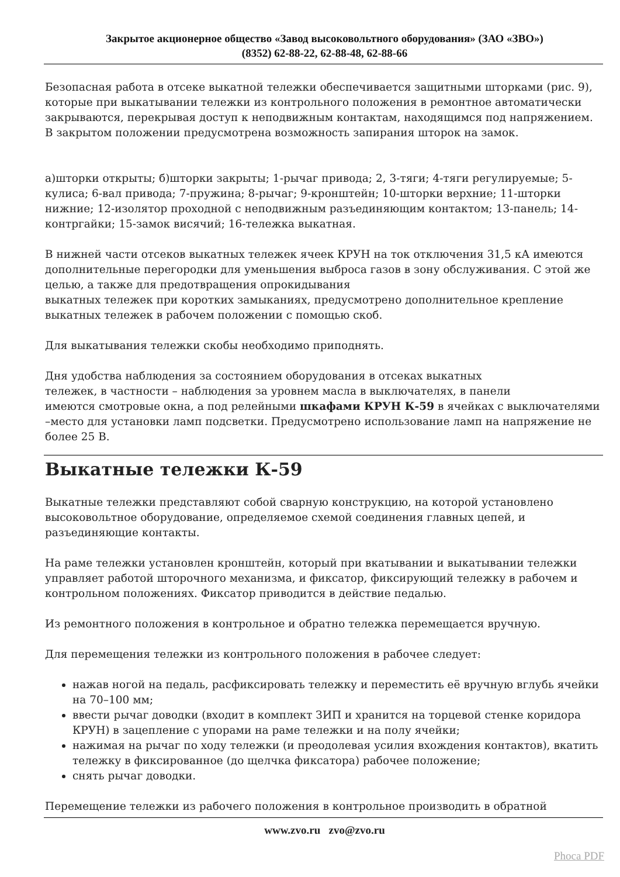Закрытое акционерное общество «Завод высоковольтного оборудования» (ЗАО «ЗВО»)
(8352) 62-88-22, 62-88-48, 62-88-66
Безопасная работа в отсеке выкатной тележки обеспечивается защитными шторками (рис. 9), которые при выкатывании тележки из контрольного положения в ремонтное автоматически закрываются, перекрывая доступ к неподвижным контактам, находящимся под напряжением. В закрытом положении предусмотрена возможность запирания шторок на замок.
а)шторки открыты; б)шторки закрыты; 1-рычаг привода; 2, 3-тяги; 4-тяги регулируемые; 5-кулиса; 6-вал привода; 7-пружина; 8-рычаг; 9-кронштейн; 10-шторки верхние; 11-шторки нижние; 12-изолятор проходной с неподвижным разъединяющим контактом; 13-панель; 14-контргайки; 15-замок висячий; 16-тележка выкатная.
В нижней части отсеков выкатных тележек ячеек КРУН на ток отключения 31,5 кА имеются дополнительные перегородки для уменьшения выброса газов в зону обслуживания. С этой же целью, а также для предотвращения опрокидывания
выкатных тележек при коротких замыканиях, предусмотрено дополнительное крепление выкатных тележек в рабочем положении с помощью скоб.
Для выкатывания тележки скобы необходимо приподнять.
Дня удобства наблюдения за состоянием оборудования в отсеках выкатных
тележек, в частности – наблюдения за уровнем масла в выключателях, в панели
имеются смотровые окна, а под релейными шкафами КРУН К-59 в ячейках с выключателями –место для установки ламп подсветки. Предусмотрено использование ламп на напряжение не более 25 В.
Выкатные тележки К-59
Выкатные тележки представляют собой сварную конструкцию, на которой установлено высоковольтное оборудование, определяемое схемой соединения главных цепей, и разъединяющие контакты.
На раме тележки установлен кронштейн, который при вкатывании и выкатывании тележки управляет работой шторочного механизма, и фиксатор, фиксирующий тележку в рабочем и контрольном положениях. Фиксатор приводится в действие педалью.
Из ремонтного положения в контрольное и обратно тележка перемещается вручную.
Для перемещения тележки из контрольного положения в рабочее следует:
нажав ногой на педаль, расфиксировать тележку и переместить её вручную вглубь ячейки на 70–100 мм;
ввести рычаг доводки (входит в комплект ЗИП и хранится на торцевой стенке коридора КРУН) в зацепление с упорами на раме тележки и на полу ячейки;
нажимая на рычаг по ходу тележки (и преодолевая усилия вхождения контактов), вкатить тележку в фиксированное (до щелчка фиксатора) рабочее положение;
снять рычаг доводки.
Перемещение тележки из рабочего положения в контрольное производить в обратной
www.zvo.ru zvo@zvo.ru
Phoca PDF